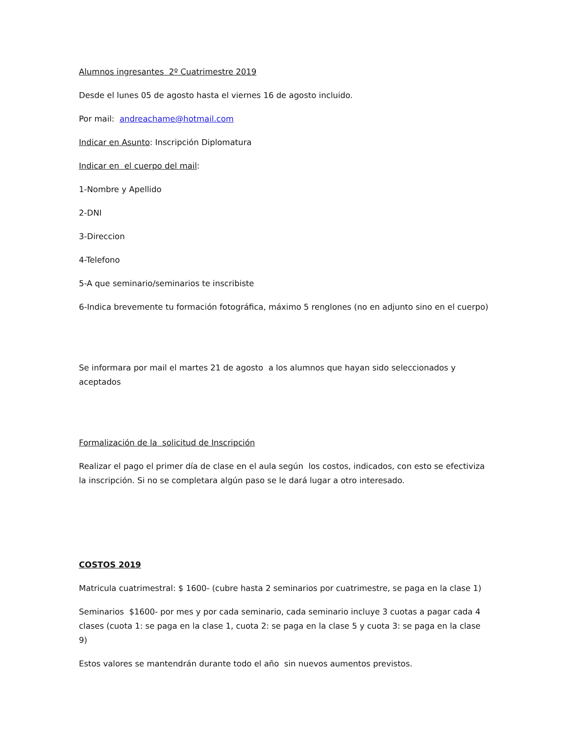Alumnos ingresantes 2º Cuatrimestre 2019
Desde el lunes 05 de agosto hasta el viernes 16 de agosto incluido.
Por mail: andreachame@hotmail.com
Indicar en Asunto: Inscripción Diplomatura
Indicar en el cuerpo del mail:
1-Nombre y Apellido
2-DNI
3-Direccion
4-Telefono
5-A que seminario/seminarios te inscribiste
6-Indica brevemente tu formación fotográfica, máximo 5 renglones (no en adjunto sino en el cuerpo)
Se informara por mail el martes 21 de agosto a los alumnos que hayan sido seleccionados y aceptados
Formalización de la solicitud de Inscripción
Realizar el pago el primer día de clase en el aula según los costos, indicados, con esto se efectiviza la inscripción. Si no se completara algún paso se le dará lugar a otro interesado.
COSTOS 2019
Matricula cuatrimestral: $ 1600- (cubre hasta 2 seminarios por cuatrimestre, se paga en la clase 1)
Seminarios $1600- por mes y por cada seminario, cada seminario incluye 3 cuotas a pagar cada 4 clases (cuota 1: se paga en la clase 1, cuota 2: se paga en la clase 5 y cuota 3: se paga en la clase 9)
Estos valores se mantendrán durante todo el año sin nuevos aumentos previstos.